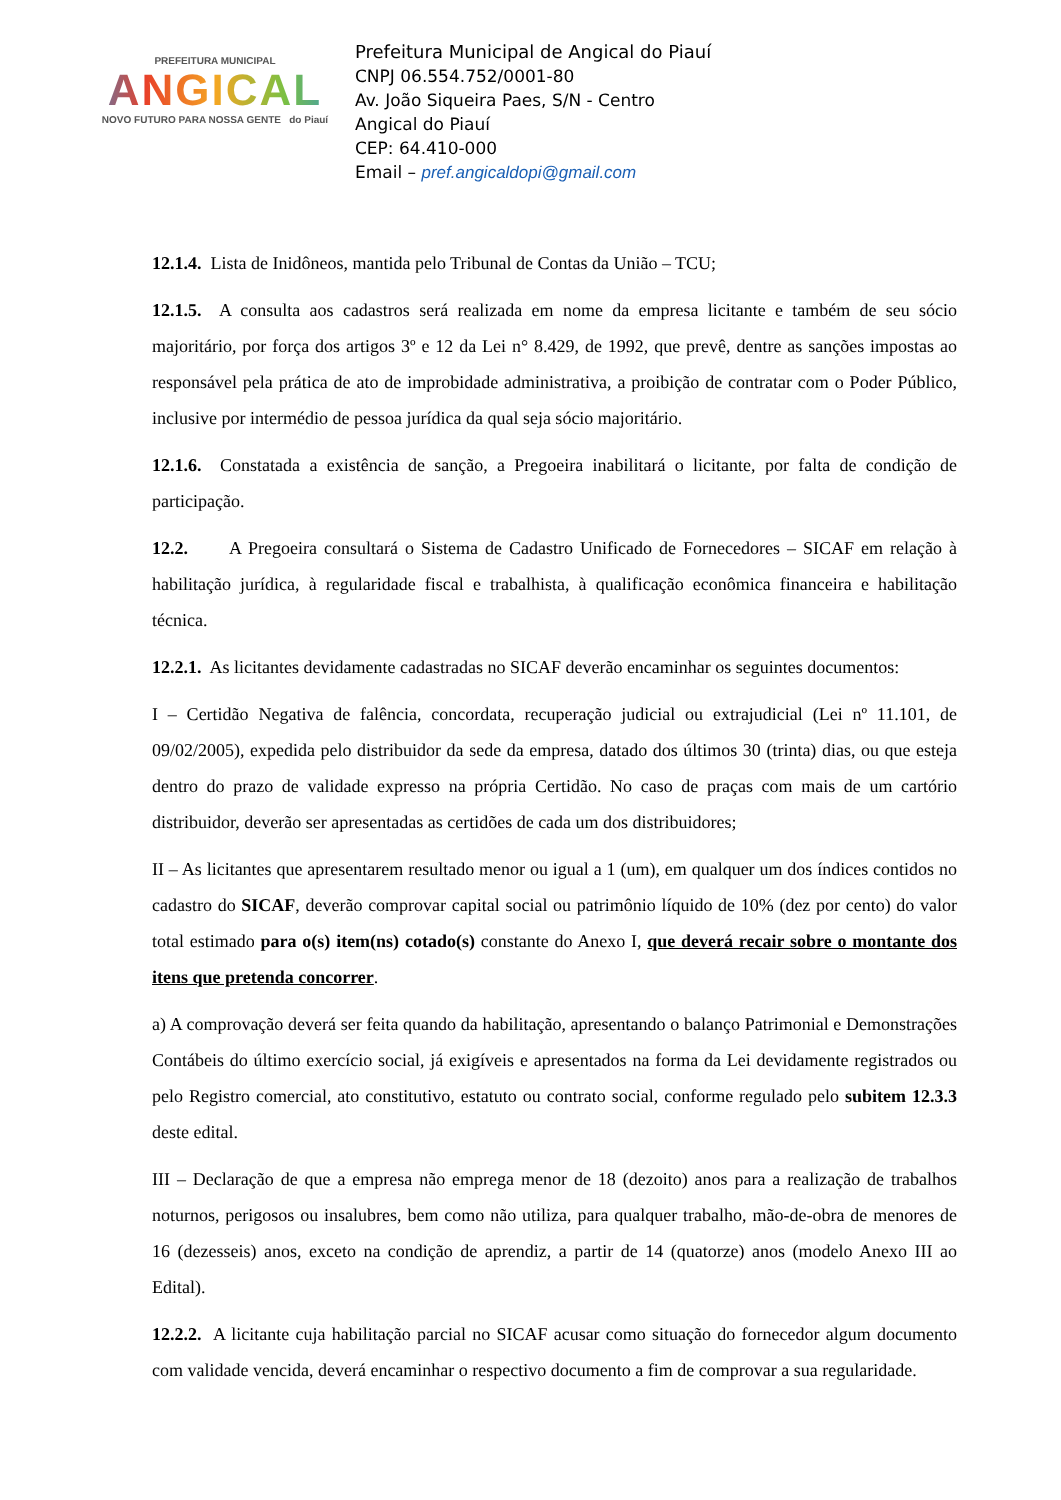PREFEITURA MUNICIPAL
ANGICAL
NOVO FUTURO PARA NOSSA GENTE do Piauí
Prefeitura Municipal de Angical do Piauí
CNPJ 06.554.752/0001-80
Av. João Siqueira Paes, S/N - Centro
Angical do Piauí
CEP: 64.410-000
Email – pref.angicaldopi@gmail.com
12.1.4. Lista de Inidôneos, mantida pelo Tribunal de Contas da União – TCU;
12.1.5. A consulta aos cadastros será realizada em nome da empresa licitante e também de seu sócio majoritário, por força dos artigos 3º e 12 da Lei n° 8.429, de 1992, que prevê, dentre as sanções impostas ao responsável pela prática de ato de improbidade administrativa, a proibição de contratar com o Poder Público, inclusive por intermédio de pessoa jurídica da qual seja sócio majoritário.
12.1.6. Constatada a existência de sanção, a Pregoeira inabilitará o licitante, por falta de condição de participação.
12.2. A Pregoeira consultará o Sistema de Cadastro Unificado de Fornecedores – SICAF em relação à habilitação jurídica, à regularidade fiscal e trabalhista, à qualificação econômica financeira e habilitação técnica.
12.2.1. As licitantes devidamente cadastradas no SICAF deverão encaminhar os seguintes documentos:
I – Certidão Negativa de falência, concordata, recuperação judicial ou extrajudicial (Lei nº 11.101, de 09/02/2005), expedida pelo distribuidor da sede da empresa, datado dos últimos 30 (trinta) dias, ou que esteja dentro do prazo de validade expresso na própria Certidão. No caso de praças com mais de um cartório distribuidor, deverão ser apresentadas as certidões de cada um dos distribuidores;
II – As licitantes que apresentarem resultado menor ou igual a 1 (um), em qualquer um dos índices contidos no cadastro do SICAF, deverão comprovar capital social ou patrimônio líquido de 10% (dez por cento) do valor total estimado para o(s) item(ns) cotado(s) constante do Anexo I, que deverá recair sobre o montante dos itens que pretenda concorrer.
a) A comprovação deverá ser feita quando da habilitação, apresentando o balanço Patrimonial e Demonstrações Contábeis do último exercício social, já exigíveis e apresentados na forma da Lei devidamente registrados ou pelo Registro comercial, ato constitutivo, estatuto ou contrato social, conforme regulado pelo subitem 12.3.3 deste edital.
III – Declaração de que a empresa não emprega menor de 18 (dezoito) anos para a realização de trabalhos noturnos, perigosos ou insalubres, bem como não utiliza, para qualquer trabalho, mão-de-obra de menores de 16 (dezesseis) anos, exceto na condição de aprendiz, a partir de 14 (quatorze) anos (modelo Anexo III ao Edital).
12.2.2. A licitante cuja habilitação parcial no SICAF acusar como situação do fornecedor algum documento com validade vencida, deverá encaminhar o respectivo documento a fim de comprovar a sua regularidade.